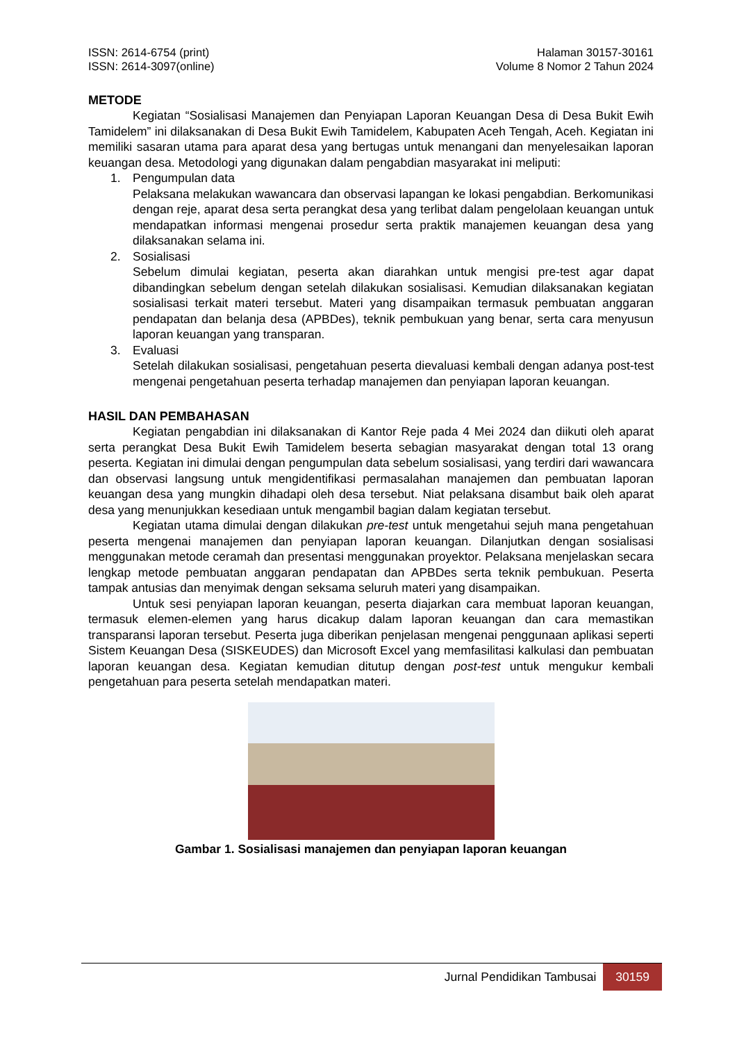ISSN: 2614-6754 (print)
ISSN: 2614-3097(online)
Halaman 30157-30161
Volume 8 Nomor 2 Tahun 2024
METODE
Kegiatan “Sosialisasi Manajemen dan Penyiapan Laporan Keuangan Desa di Desa Bukit Ewih Tamidelem” ini dilaksanakan di Desa Bukit Ewih Tamidelem, Kabupaten Aceh Tengah, Aceh. Kegiatan ini memiliki sasaran utama para aparat desa yang bertugas untuk menangani dan menyelesaikan laporan keuangan desa. Metodologi yang digunakan dalam pengabdian masyarakat ini meliputi:
1. Pengumpulan data
Pelaksana melakukan wawancara dan observasi lapangan ke lokasi pengabdian. Berkomunikasi dengan reje, aparat desa serta perangkat desa yang terlibat dalam pengelolaan keuangan untuk mendapatkan informasi mengenai prosedur serta praktik manajemen keuangan desa yang dilaksanakan selama ini.
2. Sosialisasi
Sebelum dimulai kegiatan, peserta akan diarahkan untuk mengisi pre-test agar dapat dibandingkan sebelum dengan setelah dilakukan sosialisasi. Kemudian dilaksanakan kegiatan sosialisasi terkait materi tersebut. Materi yang disampaikan termasuk pembuatan anggaran pendapatan dan belanja desa (APBDes), teknik pembukuan yang benar, serta cara menyusun laporan keuangan yang transparan.
3. Evaluasi
Setelah dilakukan sosialisasi, pengetahuan peserta dievaluasi kembali dengan adanya post-test mengenai pengetahuan peserta terhadap manajemen dan penyiapan laporan keuangan.
HASIL DAN PEMBAHASAN
Kegiatan pengabdian ini dilaksanakan di Kantor Reje pada 4 Mei 2024 dan diikuti oleh aparat serta perangkat Desa Bukit Ewih Tamidelem beserta sebagian masyarakat dengan total 13 orang peserta. Kegiatan ini dimulai dengan pengumpulan data sebelum sosialisasi, yang terdiri dari wawancara dan observasi langsung untuk mengidentifikasi permasalahan manajemen dan pembuatan laporan keuangan desa yang mungkin dihadapi oleh desa tersebut. Niat pelaksana disambut baik oleh aparat desa yang menunjukkan kesediaan untuk mengambil bagian dalam kegiatan tersebut.
Kegiatan utama dimulai dengan dilakukan pre-test untuk mengetahui sejuh mana pengetahuan peserta mengenai manajemen dan penyiapan laporan keuangan. Dilanjutkan dengan sosialisasi menggunakan metode ceramah dan presentasi menggunakan proyektor. Pelaksana menjelaskan secara lengkap metode pembuatan anggaran pendapatan dan APBDes serta teknik pembukuan. Peserta tampak antusias dan menyimak dengan seksama seluruh materi yang disampaikan.
Untuk sesi penyiapan laporan keuangan, peserta diajarkan cara membuat laporan keuangan, termasuk elemen-elemen yang harus dicakup dalam laporan keuangan dan cara memastikan transparansi laporan tersebut. Peserta juga diberikan penjelasan mengenai penggunaan aplikasi seperti Sistem Keuangan Desa (SISKEUDES) dan Microsoft Excel yang memfasilitasi kalkulasi dan pembuatan laporan keuangan desa. Kegiatan kemudian ditutup dengan post-test untuk mengukur kembali pengetahuan para peserta setelah mendapatkan materi.
Gambar 1. Sosialisasi manajemen dan penyiapan laporan keuangan
Jurnal Pendidikan Tambusai 30159